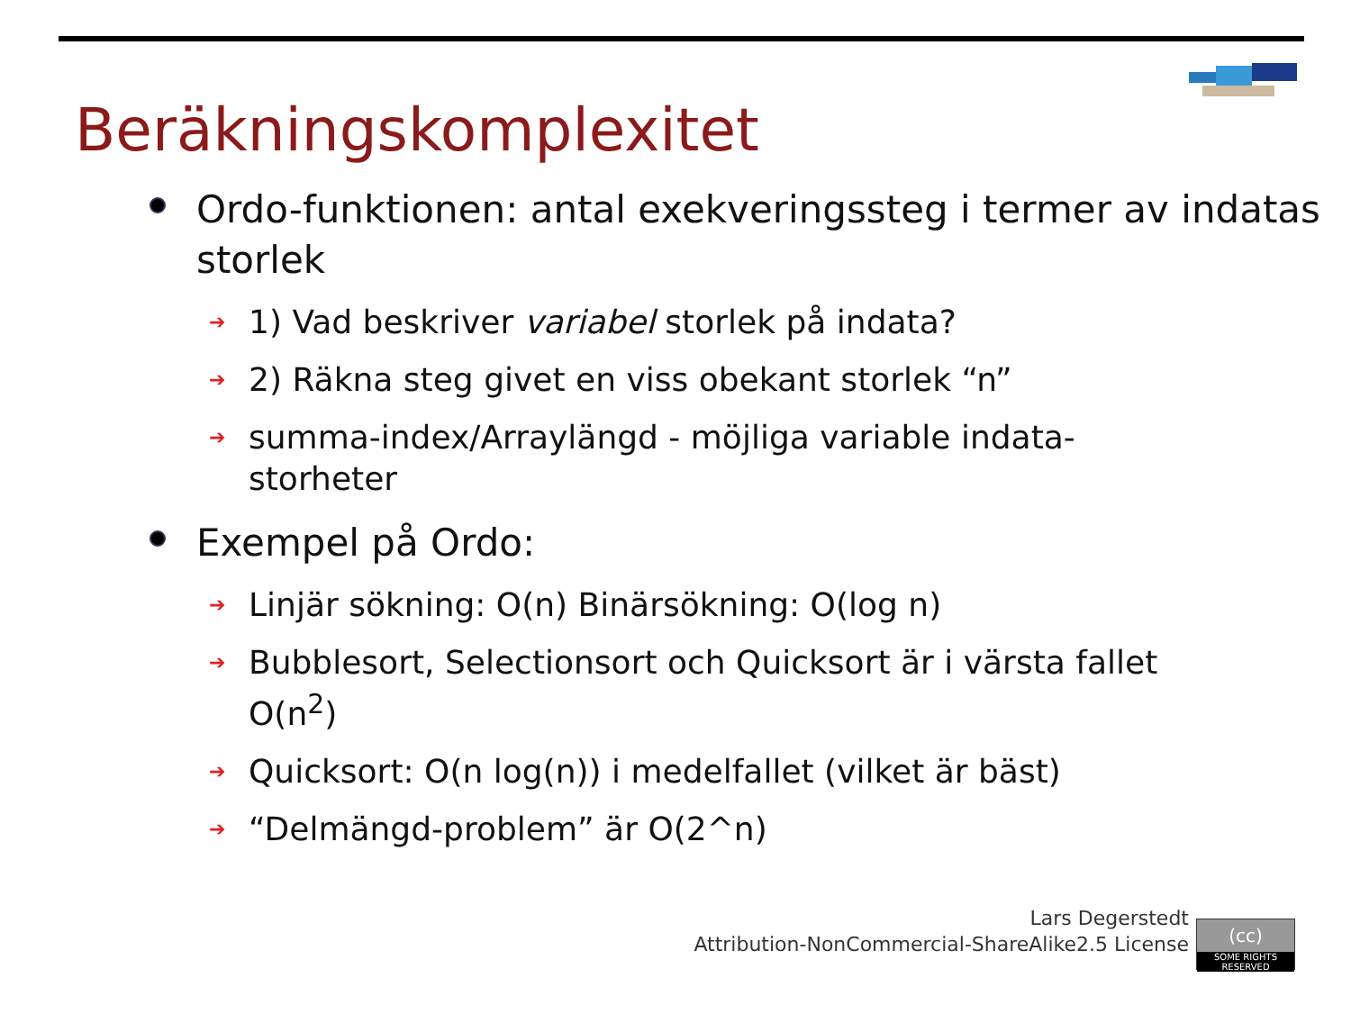Beräkningskomplexitet
Ordo-funktionen: antal exekveringssteg i termer av indatas storlek
➔
1) Vad beskriver variabel storlek på indata?
➔
2) Räkna steg givet en viss obekant storlek “n”
➔
summa-index/Arraylängd - möjliga variable indata-storheter
Exempel på Ordo:
➔
Linjär sökning: O(n) Binärsökning: O(log n)
➔
Bubblesort, Selectionsort och Quicksort är i värsta fallet O(n<sup>2</sup>)
➔
Quicksort: O(n log(n)) i medelfallet (vilket är bäst)
➔
“Delmängd-problem” är O(2^n)
Lars Degerstedt
Attribution-NonCommercial-ShareAlike2.5 License
(cc)
SOME RIGHTS RESERVED